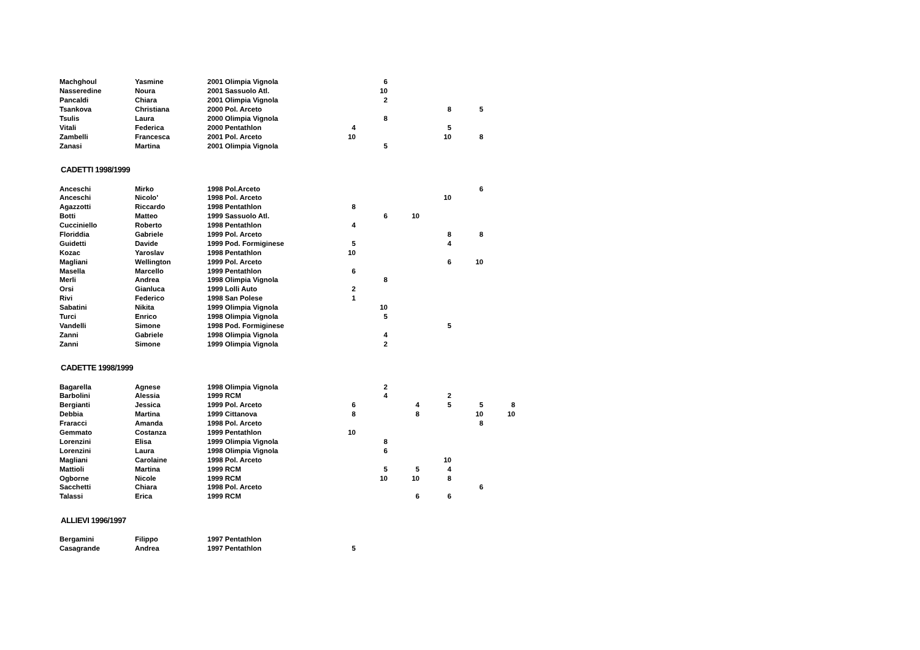| Machghoul | Yasmine | 2001 Olimpia Vignola | | 6 | | | | |
| Nasseredine | Noura | 2001 Sassuolo Atl. | | 10 | | | | |
| Pancaldi | Chiara | 2001 Olimpia Vignola | | 2 | | | | |
| Tsankova | Christiana | 2000 Pol. Arceto | | | | 8 | 5 | |
| Tsulis | Laura | 2000 Olimpia Vignola | | 8 | | | | |
| Vitali | Federica | 2000 Pentathlon | 4 | | | 5 | | |
| Zambelli | Francesca | 2001 Pol. Arceto | 10 | | | 10 | 8 | |
| Zanasi | Martina | 2001 Olimpia Vignola | | 5 | | | | |
CADETTI 1998/1999
| Anceschi | Mirko | 1998 Pol.Arceto | | | | | 6 | |
| Anceschi | Nicolo' | 1998 Pol. Arceto | | | | 10 | | |
| Agazzotti | Riccardo | 1998 Pentathlon | 8 | | | | | |
| Botti | Matteo | 1999 Sassuolo Atl. | | 6 | 10 | | | |
| Cucciniello | Roberto | 1998 Pentathlon | 4 | | | | | |
| Floriddia | Gabriele | 1999 Pol. Arceto | | | | 8 | 8 | |
| Guidetti | Davide | 1999 Pod. Formiginese | 5 | | | 4 | | |
| Kozac | Yaroslav | 1998 Pentathlon | 10 | | | | | |
| Magliani | Wellington | 1999 Pol. Arceto | | | | 6 | 10 | |
| Masella | Marcello | 1999 Pentathlon | 6 | | | | | |
| Merli | Andrea | 1998 Olimpia Vignola | | 8 | | | | |
| Orsi | Gianluca | 1999 Lolli Auto | 2 | | | | | |
| Rivi | Federico | 1998 San Polese | 1 | | | | | |
| Sabatini | Nikita | 1999 Olimpia Vignola | | 10 | | | | |
| Turci | Enrico | 1998 Olimpia Vignola | | 5 | | | | |
| Vandelli | Simone | 1998 Pod. Formiginese | | | | 5 | | |
| Zanni | Gabriele | 1998 Olimpia Vignola | | 4 | | | | |
| Zanni | Simone | 1999 Olimpia Vignola | | 2 | | | | |
CADETTE 1998/1999
| Bagarella | Agnese | 1998 Olimpia Vignola | | 2 | | | | |
| Barbolini | Alessia | 1999 RCM | | 4 | | 2 | | |
| Bergianti | Jessica | 1999 Pol. Arceto | 6 | | 4 | 5 | 5 | 8 |
| Debbia | Martina | 1999 Cittanova | 8 | | 8 | | 10 | 10 |
| Fraracci | Amanda | 1998 Pol. Arceto | | | | | 8 | |
| Gemmato | Costanza | 1999 Pentathlon | 10 | | | | | |
| Lorenzini | Elisa | 1999 Olimpia Vignola | | 8 | | | | |
| Lorenzini | Laura | 1998 Olimpia Vignola | | 6 | | | | |
| Magliani | Carolaine | 1998 Pol. Arceto | | | | 10 | | |
| Mattioli | Martina | 1999 RCM | | 5 | 5 | 4 | | |
| Ogborne | Nicole | 1999 RCM | | 10 | 10 | 8 | | |
| Sacchetti | Chiara | 1998 Pol. Arceto | | | | | 6 | |
| Talassi | Erica | 1999 RCM | | | 6 | 6 | | |
ALLIEVI 1996/1997
| Bergamini | Filippo | 1997 Pentathlon | |
| Casagrande | Andrea | 1997 Pentathlon | 5 |